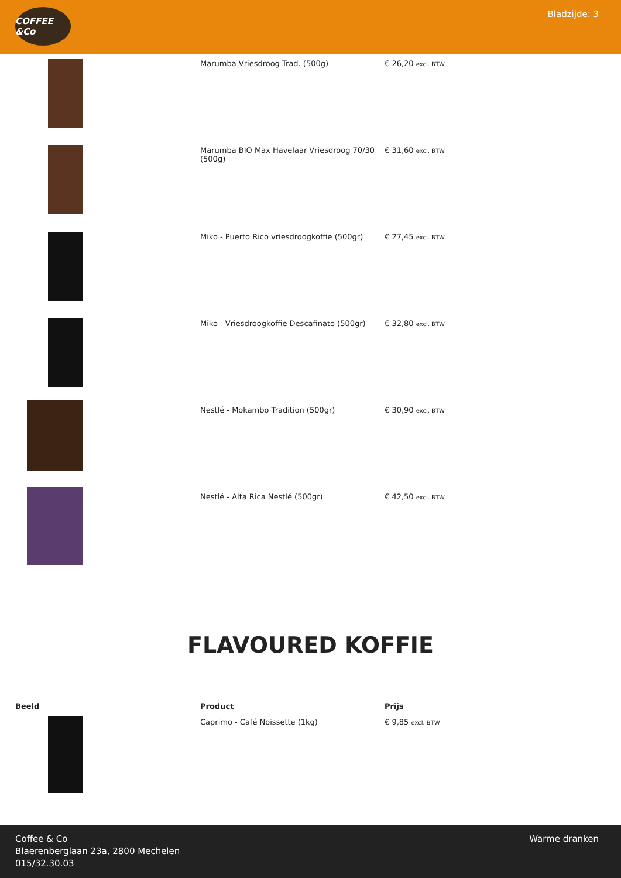COFFEE &Co
Bladzijde: 3
| | Marumba Vriesdroog Trad. (500g) | € 26,20 excl. BTW |
| | Marumba BIO Max Havelaar Vriesdroog 70/30 (500g) | € 31,60 excl. BTW |
| | Miko - Puerto Rico vriesdroogkoffie (500gr) | € 27,45 excl. BTW |
| | Miko - Vriesdroogkoffie Descafinato (500gr) | € 32,80 excl. BTW |
| | Nestlé - Mokambo Tradition (500gr) | € 30,90 excl. BTW |
| | Nestlé - Alta Rica Nestlé (500gr) | € 42,50 excl. BTW |
FLAVOURED KOFFIE
| Beeld | Product | Prijs |
| --- | --- | --- |
| | Caprimo - Café Noissette (1kg) | € 9,85 excl. BTW |
Coffee & Co
Blaerenberglaan 23a, 2800 Mechelen
015/32.30.03
Warme dranken